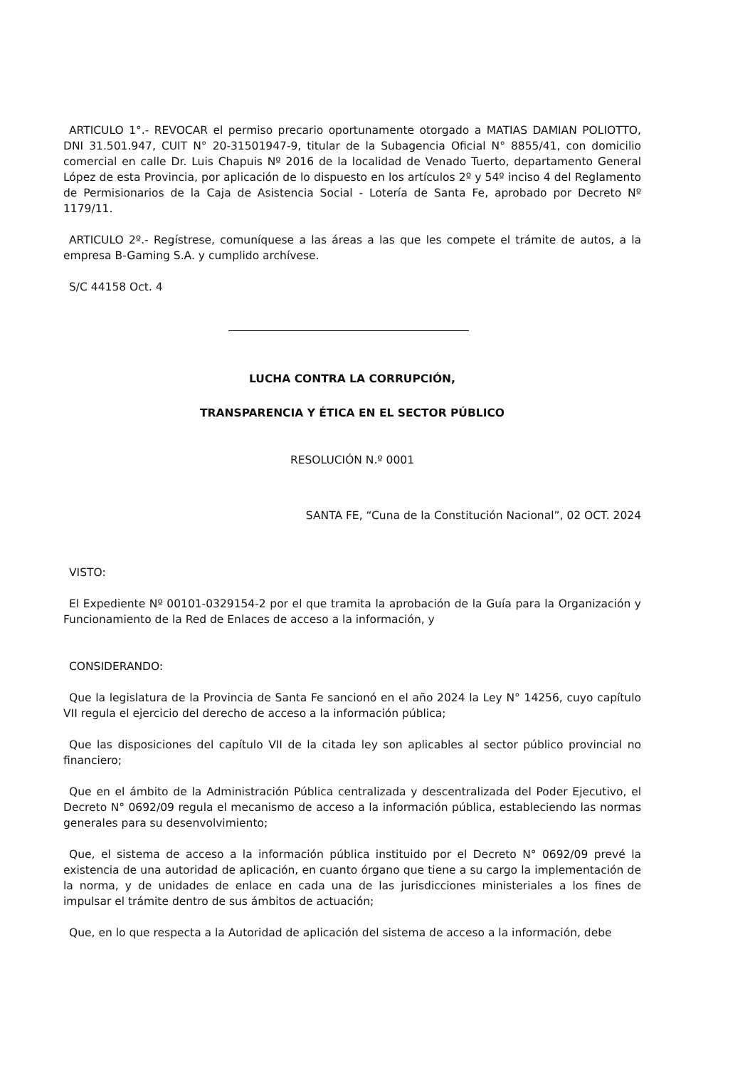ARTICULO 1°.- REVOCAR el permiso precario oportunamente otorgado a MATIAS DAMIAN POLIOTTO, DNI 31.501.947, CUIT N° 20-31501947-9, titular de la Subagencia Oficial N° 8855/41, con domicilio comercial en calle Dr. Luis Chapuis Nº 2016 de la localidad de Venado Tuerto, departamento General López de esta Provincia, por aplicación de lo dispuesto en los artículos 2º y 54º inciso 4 del Reglamento de Permisionarios de la Caja de Asistencia Social - Lotería de Santa Fe, aprobado por Decreto Nº 1179/11.
ARTICULO 2º.- Regístrese, comuníquese a las áreas a las que les compete el trámite de autos, a la empresa B-Gaming S.A. y cumplido archívese.
S/C 44158 Oct. 4
LUCHA CONTRA LA CORRUPCIÓN,
TRANSPARENCIA Y ÉTICA EN EL SECTOR PÚBLICO
RESOLUCIÓN N.º 0001
SANTA FE, “Cuna de la Constitución Nacional”, 02 OCT. 2024
VISTO:
El Expediente Nº 00101-0329154-2 por el que tramita la aprobación de la Guía para la Organización y Funcionamiento de la Red de Enlaces de acceso a la información, y
CONSIDERANDO:
Que la legislatura de la Provincia de Santa Fe sancionó en el año 2024 la Ley N° 14256, cuyo capítulo VII regula el ejercicio del derecho de acceso a la información pública;
Que las disposiciones del capítulo VII de la citada ley son aplicables al sector público provincial no financiero;
Que en el ámbito de la Administración Pública centralizada y descentralizada del Poder Ejecutivo, el Decreto N° 0692/09 regula el mecanismo de acceso a la información pública, estableciendo las normas generales para su desenvolvimiento;
Que, el sistema de acceso a la información pública instituido por el Decreto N° 0692/09 prevé la existencia de una autoridad de aplicación, en cuanto órgano que tiene a su cargo la implementación de la norma, y de unidades de enlace en cada una de las jurisdicciones ministeriales a los fines de impulsar el trámite dentro de sus ámbitos de actuación;
Que, en lo que respecta a la Autoridad de aplicación del sistema de acceso a la información, debe